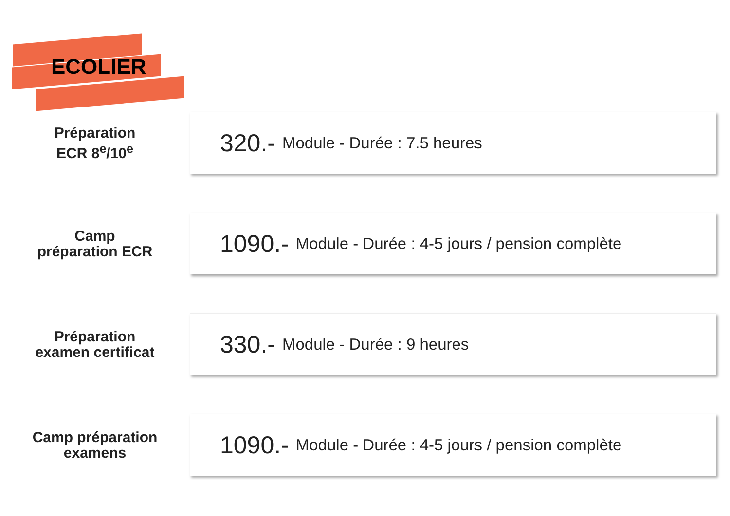ECOLIER
Préparation
ECR 8<sup>e</sup>/10<sup>e</sup>
320.- Module - Durée : 7.5 heures
Camp
préparation ECR
1090.- Module - Durée : 4-5 jours / pension complète
Préparation
examen certificat
330.- Module - Durée : 9 heures
Camp préparation
examens
1090.- Module - Durée : 4-5 jours / pension complète